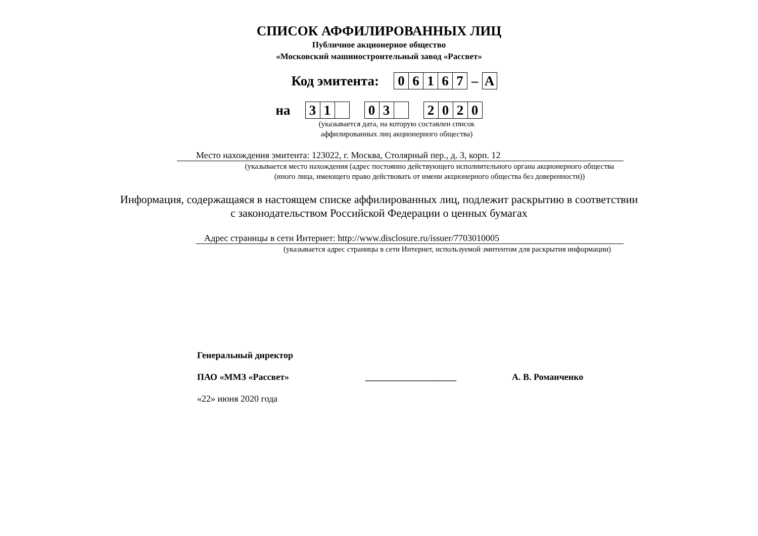СПИСОК АФФИЛИРОВАННЫХ ЛИЦ
Публичное акционерное общество
«Московский машиностроительный завод «Рассвет»
Код эмитента: 06167 – A
на 3 1 0 3 2020
(указывается дата, на которую составлен список
аффилированных лиц акционерного общества)
Место нахождения эмитента: 123022, г. Москва, Столярный пер., д. 3, корп. 12
(указывается место нахождения (адрес постоянно действующего исполнительного органа акционерного общества
(иного лица, имеющего право действовать от имени акционерного общества без доверенности))
Информация, содержащаяся в настоящем списке аффилированных лиц, подлежит раскрытию в соответствии
с законодательством Российской Федерации о ценных бумагах
Адрес страницы в сети Интернет: http://www.disclosure.ru/issuer/7703010005
(указывается адрес страницы в сети Интернет, используемой эмитентом для раскрытия информации)
Генеральный директор
ПАО «ММЗ «Рассвет» ____________________ А. В. Романченко
«22» июня 2020 года